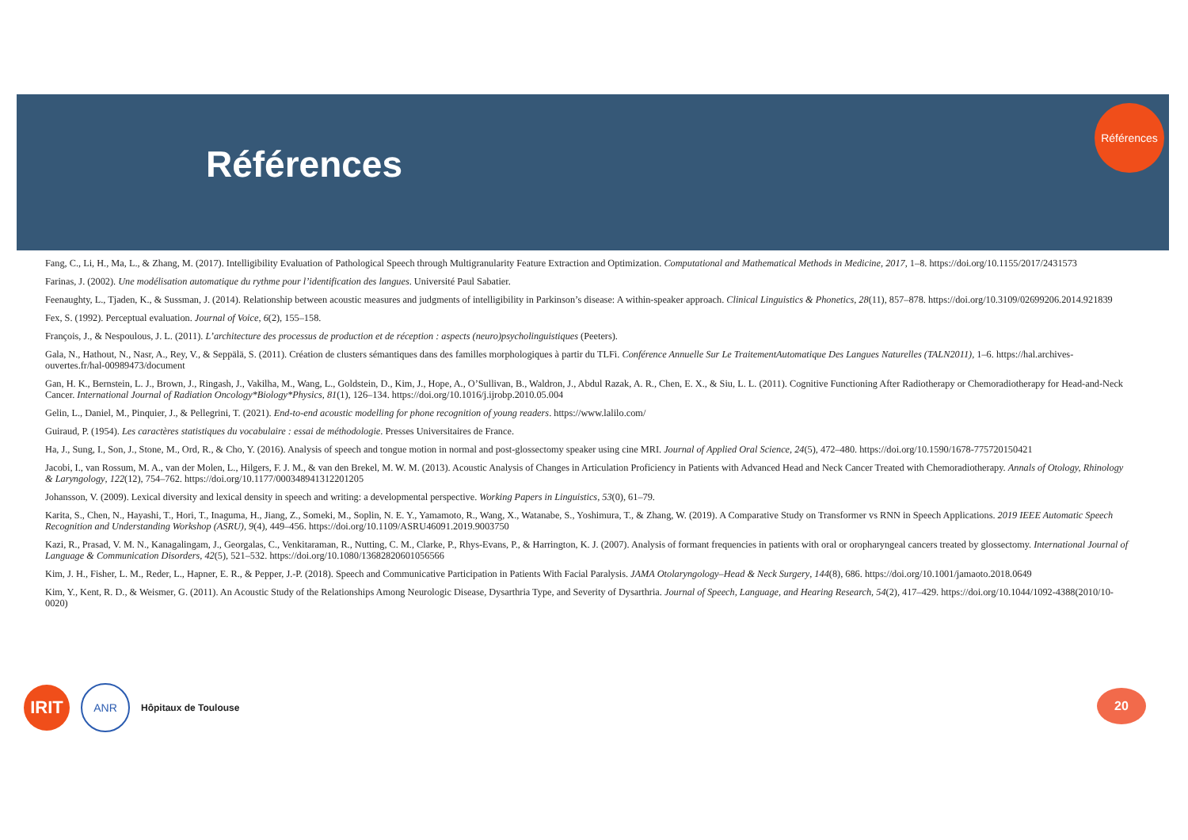Références
Références
Fang, C., Li, H., Ma, L., & Zhang, M. (2017). Intelligibility Evaluation of Pathological Speech through Multigranularity Feature Extraction and Optimization. Computational and Mathematical Methods in Medicine, 2017, 1–8. https://doi.org/10.1155/2017/2431573
Farinas, J. (2002). Une modélisation automatique du rythme pour l’identification des langues. Université Paul Sabatier.
Feenaughty, L., Tjaden, K., & Sussman, J. (2014). Relationship between acoustic measures and judgments of intelligibility in Parkinson’s disease: A within-speaker approach. Clinical Linguistics & Phonetics, 28(11), 857–878. https://doi.org/10.3109/02699206.2014.921839
Fex, S. (1992). Perceptual evaluation. Journal of Voice, 6(2), 155–158.
François, J., & Nespoulous, J. L. (2011). L’architecture des processus de production et de réception : aspects (neuro)psycholinguistiques (Peeters).
Gala, N., Hathout, N., Nasr, A., Rey, V., & Seppälä, S. (2011). Création de clusters sémantiques dans des familles morphologiques à partir du TLFi. Conférence Annuelle Sur Le TraitementAutomatique Des Langues Naturelles (TALN2011), 1–6. https://hal.archives-ouvertes.fr/hal-00989473/document
Gan, H. K., Bernstein, L. J., Brown, J., Ringash, J., Vakilha, M., Wang, L., Goldstein, D., Kim, J., Hope, A., O’Sullivan, B., Waldron, J., Abdul Razak, A. R., Chen, E. X., & Siu, L. L. (2011). Cognitive Functioning After Radiotherapy or Chemoradiotherapy for Head-and-Neck Cancer. International Journal of Radiation Oncology*Biology*Physics, 81(1), 126–134. https://doi.org/10.1016/j.ijrobp.2010.05.004
Gelin, L., Daniel, M., Pinquier, J., & Pellegrini, T. (2021). End-to-end acoustic modelling for phone recognition of young readers. https://www.lalilo.com/
Guiraud, P. (1954). Les caractères statistiques du vocabulaire : essai de méthodologie. Presses Universitaires de France.
Ha, J., Sung, I., Son, J., Stone, M., Ord, R., & Cho, Y. (2016). Analysis of speech and tongue motion in normal and post-glossectomy speaker using cine MRI. Journal of Applied Oral Science, 24(5), 472–480. https://doi.org/10.1590/1678-775720150421
Jacobi, I., van Rossum, M. A., van der Molen, L., Hilgers, F. J. M., & van den Brekel, M. W. M. (2013). Acoustic Analysis of Changes in Articulation Proficiency in Patients with Advanced Head and Neck Cancer Treated with Chemoradiotherapy. Annals of Otology, Rhinology & Laryngology, 122(12), 754–762. https://doi.org/10.1177/000348941312201205
Johansson, V. (2009). Lexical diversity and lexical density in speech and writing: a developmental perspective. Working Papers in Linguistics, 53(0), 61–79.
Karita, S., Chen, N., Hayashi, T., Hori, T., Inaguma, H., Jiang, Z., Someki, M., Soplin, N. E. Y., Yamamoto, R., Wang, X., Watanabe, S., Yoshimura, T., & Zhang, W. (2019). A Comparative Study on Transformer vs RNN in Speech Applications. 2019 IEEE Automatic Speech Recognition and Understanding Workshop (ASRU), 9(4), 449–456. https://doi.org/10.1109/ASRU46091.2019.9003750
Kazi, R., Prasad, V. M. N., Kanagalingam, J., Georgalas, C., Venkitaraman, R., Nutting, C. M., Clarke, P., Rhys-Evans, P., & Harrington, K. J. (2007). Analysis of formant frequencies in patients with oral or oropharyngeal cancers treated by glossectomy. International Journal of Language & Communication Disorders, 42(5), 521–532. https://doi.org/10.1080/13682820601056566
Kim, J. H., Fisher, L. M., Reder, L., Hapner, E. R., & Pepper, J.-P. (2018). Speech and Communicative Participation in Patients With Facial Paralysis. JAMA Otolaryngology–Head & Neck Surgery, 144(8), 686. https://doi.org/10.1001/jamaoto.2018.0649
Kim, Y., Kent, R. D., & Weismer, G. (2011). An Acoustic Study of the Relationships Among Neurologic Disease, Dysarthria Type, and Severity of Dysarthria. Journal of Speech, Language, and Hearing Research, 54(2), 417–429. https://doi.org/10.1044/1092-4388(2010/10-0020)
IRIT
ANR
Hôpitaux de Toulouse
20